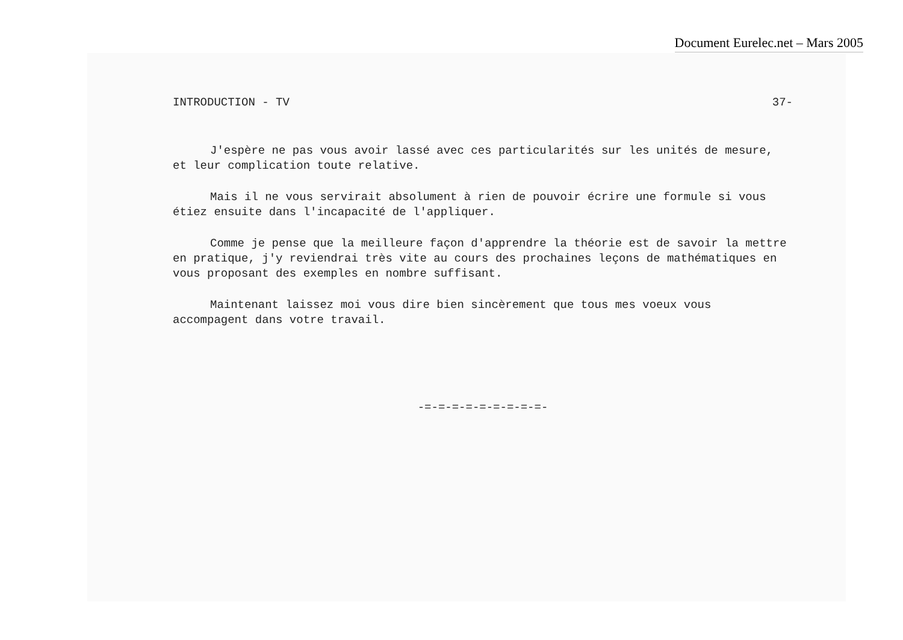Document Eurelec.net – Mars 2005
INTRODUCTION - TV 37-
J'espère ne pas vous avoir lassé avec ces particularités sur les unités de mesure, et leur complication toute relative.
Mais il ne vous servirait absolument à rien de pouvoir écrire une formule si vous étiez ensuite dans l'incapacité de l'appliquer.
Comme je pense que la meilleure façon d'apprendre la théorie est de savoir la mettre en pratique, j'y reviendrai très vite au cours des prochaines leçons de mathématiques en vous proposant des exemples en nombre suffisant.
Maintenant laissez moi vous dire bien sincèrement que tous mes voeux vous accompagent dans votre travail.
-=-=-=-=-=-=-=-=-=-